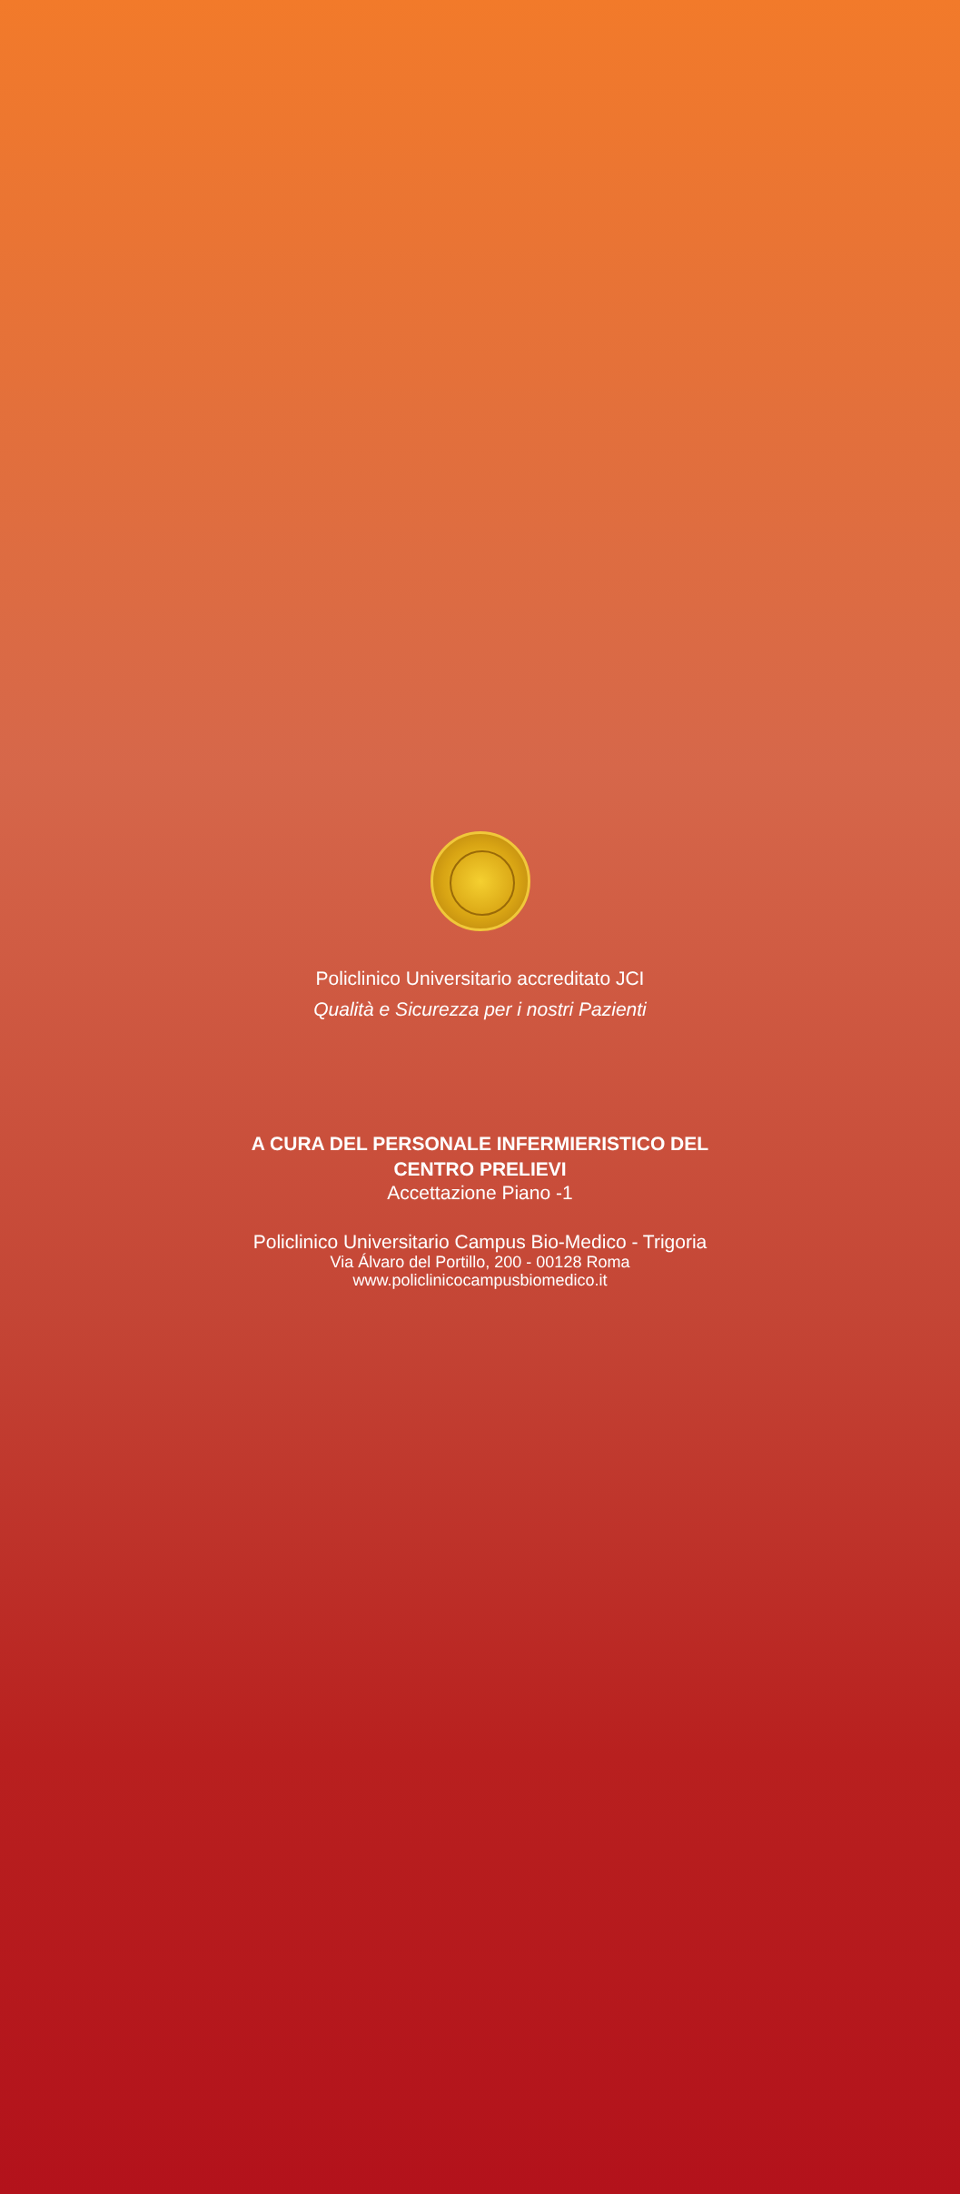Policlinico Universitario accreditato JCI
Qualità e Sicurezza per i nostri Pazienti
A CURA DEL PERSONALE INFERMIERISTICO DEL
CENTRO PRELIEVI
Accettazione Piano -1
Policlinico Universitario Campus Bio-Medico - Trigoria
Via Álvaro del Portillo, 200 - 00128 Roma
www.policlinicocampusbiomedico.it